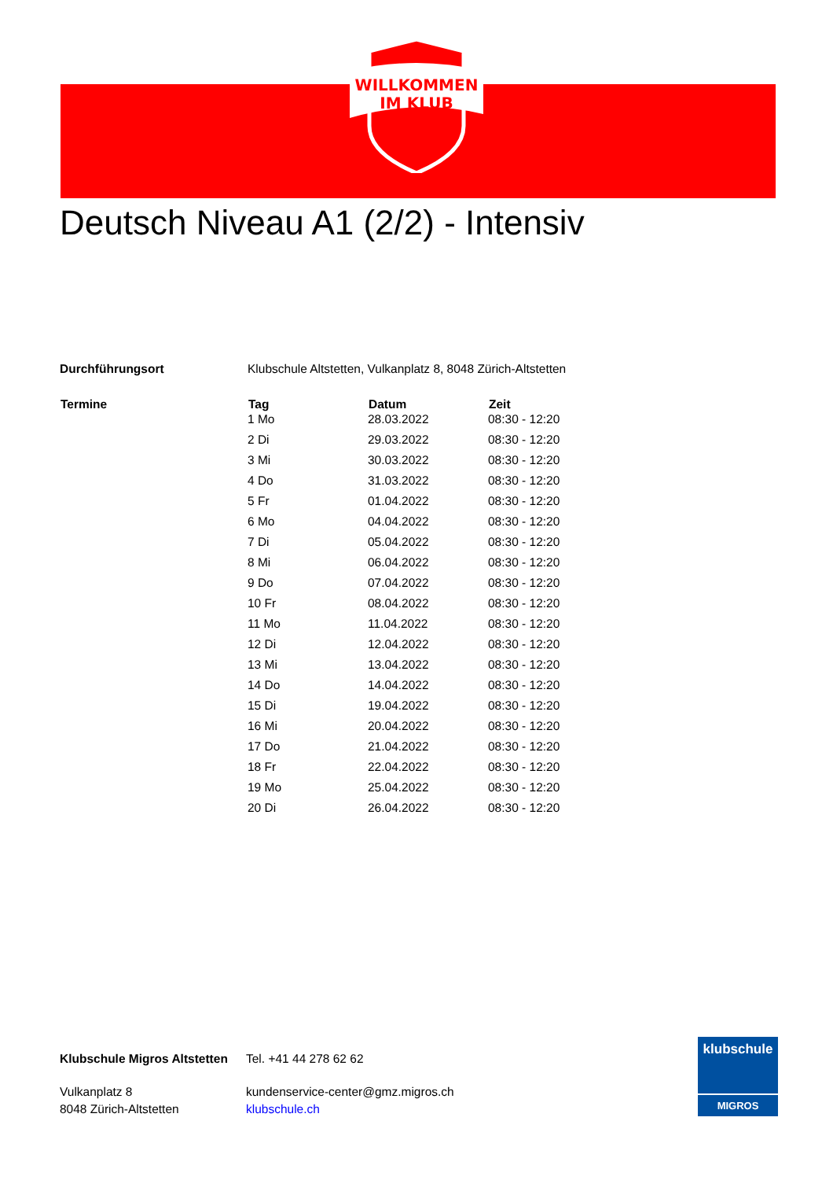WILLKOMMEN
IM KLUB
Deutsch Niveau A1 (2/2) - Intensiv
| Durchführungsort | Klubschule Altstetten, Vulkanplatz 8, 8048 Zürich-Altstetten | | |
| Termine | Tag | Datum | Zeit |
| | 1 Mo | 28.03.2022 | 08:30 - 12:20 |
| | 2 Di | 29.03.2022 | 08:30 - 12:20 |
| | 3 Mi | 30.03.2022 | 08:30 - 12:20 |
| | 4 Do | 31.03.2022 | 08:30 - 12:20 |
| | 5 Fr | 01.04.2022 | 08:30 - 12:20 |
| | 6 Mo | 04.04.2022 | 08:30 - 12:20 |
| | 7 Di | 05.04.2022 | 08:30 - 12:20 |
| | 8 Mi | 06.04.2022 | 08:30 - 12:20 |
| | 9 Do | 07.04.2022 | 08:30 - 12:20 |
| | 10 Fr | 08.04.2022 | 08:30 - 12:20 |
| | 11 Mo | 11.04.2022 | 08:30 - 12:20 |
| | 12 Di | 12.04.2022 | 08:30 - 12:20 |
| | 13 Mi | 13.04.2022 | 08:30 - 12:20 |
| | 14 Do | 14.04.2022 | 08:30 - 12:20 |
| | 15 Di | 19.04.2022 | 08:30 - 12:20 |
| | 16 Mi | 20.04.2022 | 08:30 - 12:20 |
| | 17 Do | 21.04.2022 | 08:30 - 12:20 |
| | 18 Fr | 22.04.2022 | 08:30 - 12:20 |
| | 19 Mo | 25.04.2022 | 08:30 - 12:20 |
| | 20 Di | 26.04.2022 | 08:30 - 12:20 |
Klubschule Migros Altstetten
Vulkanplatz 8
8048 Zürich-Altstetten
Tel. +41 44 278 62 62
kundenservice-center@gmz.migros.ch
klubschule.ch
klubschule
MIGROS